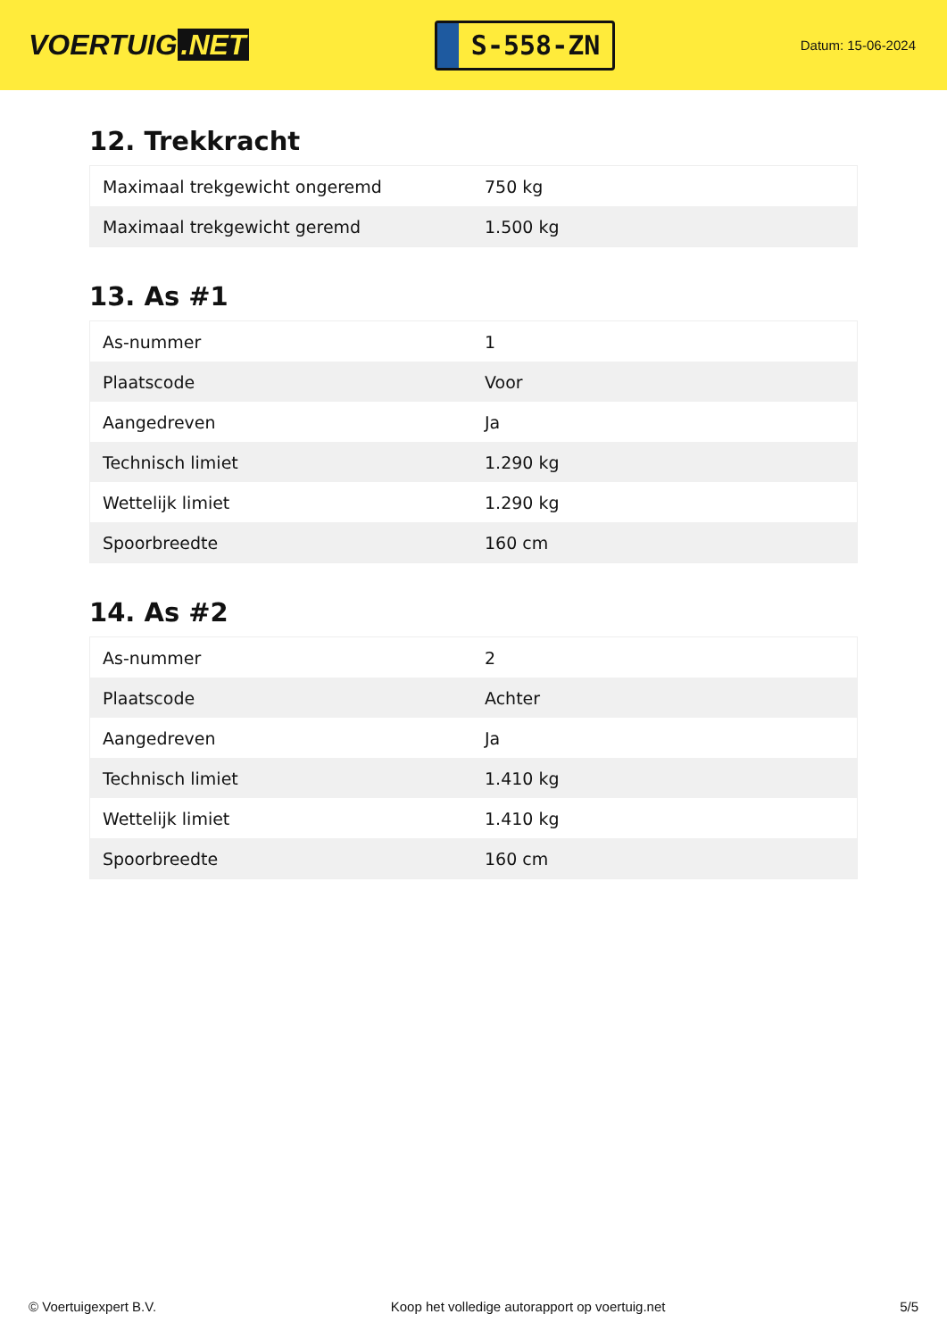VOERTUIG.NET
S-558-ZN
Datum: 15-06-2024
12. Trekkracht
| Maximaal trekgewicht ongeremd | 750 kg |
| Maximaal trekgewicht geremd | 1.500 kg |
13. As #1
| As-nummer | 1 |
| Plaatscode | Voor |
| Aangedreven | Ja |
| Technisch limiet | 1.290 kg |
| Wettelijk limiet | 1.290 kg |
| Spoorbreedte | 160 cm |
14. As #2
| As-nummer | 2 |
| Plaatscode | Achter |
| Aangedreven | Ja |
| Technisch limiet | 1.410 kg |
| Wettelijk limiet | 1.410 kg |
| Spoorbreedte | 160 cm |
© Voertuigexpert B.V. Koop het volledige autorapport op voertuig.net 5/5